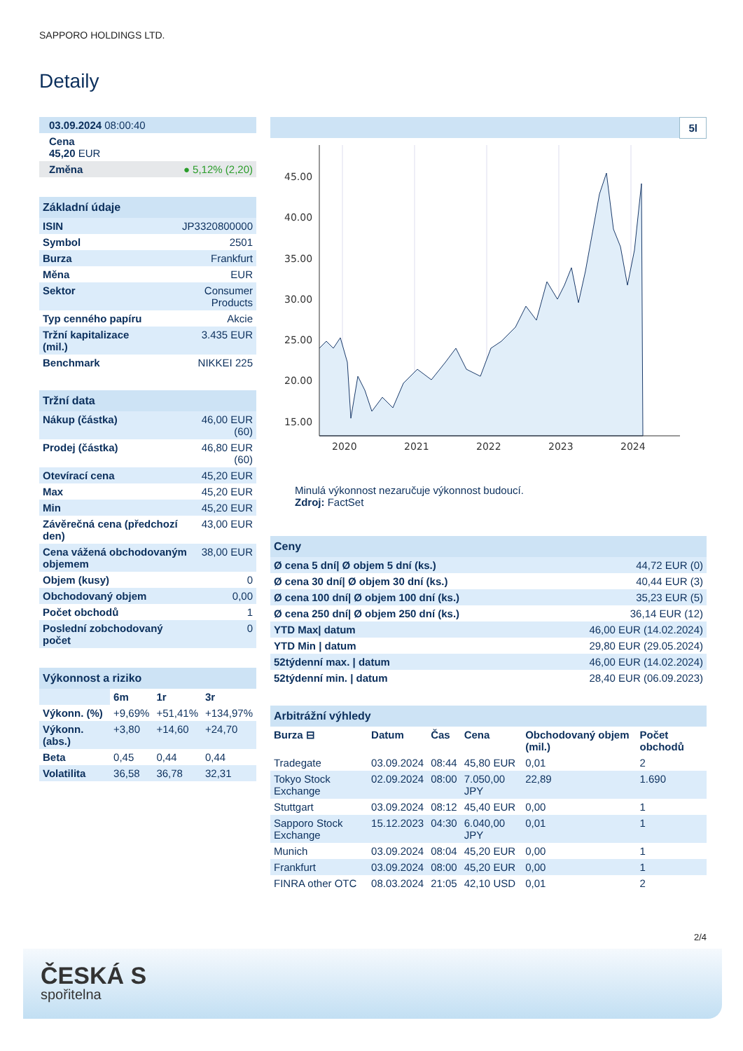SAPPORO HOLDINGS LTD.
Detaily
| 03.09.2024 08:00:40 |
| Cena 45,20 EUR |
| Změna ● 5,12% (2,20) |
| Základní údaje | |
| --- | --- |
| ISIN | JP3320800000 |
| Symbol | 2501 |
| Burza | Frankfurt |
| Měna | EUR |
| Sektor | Consumer Products |
| Typ cenného papíru | Akcie |
| Tržní kapitalizace (mil.) | 3.435 EUR |
| Benchmark | NIKKEI 225 |
| Tržní data | |
| --- | --- |
| Nákup (částka) | 46,00 EUR (60) |
| Prodej (částka) | 46,80 EUR (60) |
| Otevírací cena | 45,20 EUR |
| Max | 45,20 EUR |
| Min | 45,20 EUR |
| Závěrečná cena (předchozí den) | 43,00 EUR |
| Cena vážená obchodovaným objemem | 38,00 EUR |
| Objem (kusy) | 0 |
| Obchodovaný objem | 0,00 |
| Počet obchodů | 1 |
| Poslední zobchodovaný počet | 0 |
| Výkonnost a riziko | | | |
| --- | --- | --- | --- |
| | 6m | 1r | 3r |
| Výkonn. (%) | +9,69% | +51,41% | +134,97% |
| Výkonn. (abs.) | +3,80 | +14,60 | +24,70 |
| Beta | 0,45 | 0,44 | 0,44 |
| Volatilita | 36,58 | 36,78 | 32,31 |
5l
45.00
40.00
35.00
30.00
25.00
20.00
15.00
2020
2021
2022
2023
2024
Minulá výkonnost nezaručuje výkonnost budoucí.
Zdroj: FactSet
| Ceny | |
| --- | --- |
| Ø cena 5 dní/ Ø objem 5 dní (ks.) | 44,72 EUR (0) |
| Ø cena 30 dní/ Ø objem 30 dní (ks.) | 40,44 EUR (3) |
| Ø cena 100 dní/ Ø objem 100 dní (ks.) | 35,23 EUR (5) |
| Ø cena 250 dní/ Ø objem 250 dní (ks.) | 36,14 EUR (12) |
| YTD Max/ datum | 46,00 EUR (14.02.2024) |
| YTD Min / datum | 29,80 EUR (29.05.2024) |
| 52týdenní max. / datum | 46,00 EUR (14.02.2024) |
| 52týdenní min. / datum | 28,40 EUR (06.09.2023) |
| Arbitrážní výhledy | | | | | |
| --- | --- | --- | --- | --- | --- |
| Burza ⊟ | Datum | Čas | Cena | Obchodovaný objem (mil.) | Počet obchodů |
| Tradegate | 03.09.2024 | 08:44 | 45,80 EUR | 0,01 | 2 |
| Tokyo Stock Exchange | 02.09.2024 | 08:00 | 7.050,00 JPY | 22,89 | 1.690 |
| Stuttgart | 03.09.2024 | 08:12 | 45,40 EUR | 0,00 | 1 |
| Sapporo Stock Exchange | 15.12.2023 | 04:30 | 6.040,00 JPY | 0,01 | 1 |
| Munich | 03.09.2024 | 08:04 | 45,20 EUR | 0,00 | 1 |
| Frankfurt | 03.09.2024 | 08:00 | 45,20 EUR | 0,00 | 1 |
| FINRA other OTC | 08.03.2024 | 21:05 | 42,10 USD | 0,01 | 2 |
2/4
ČESKÁ S
spořitelna